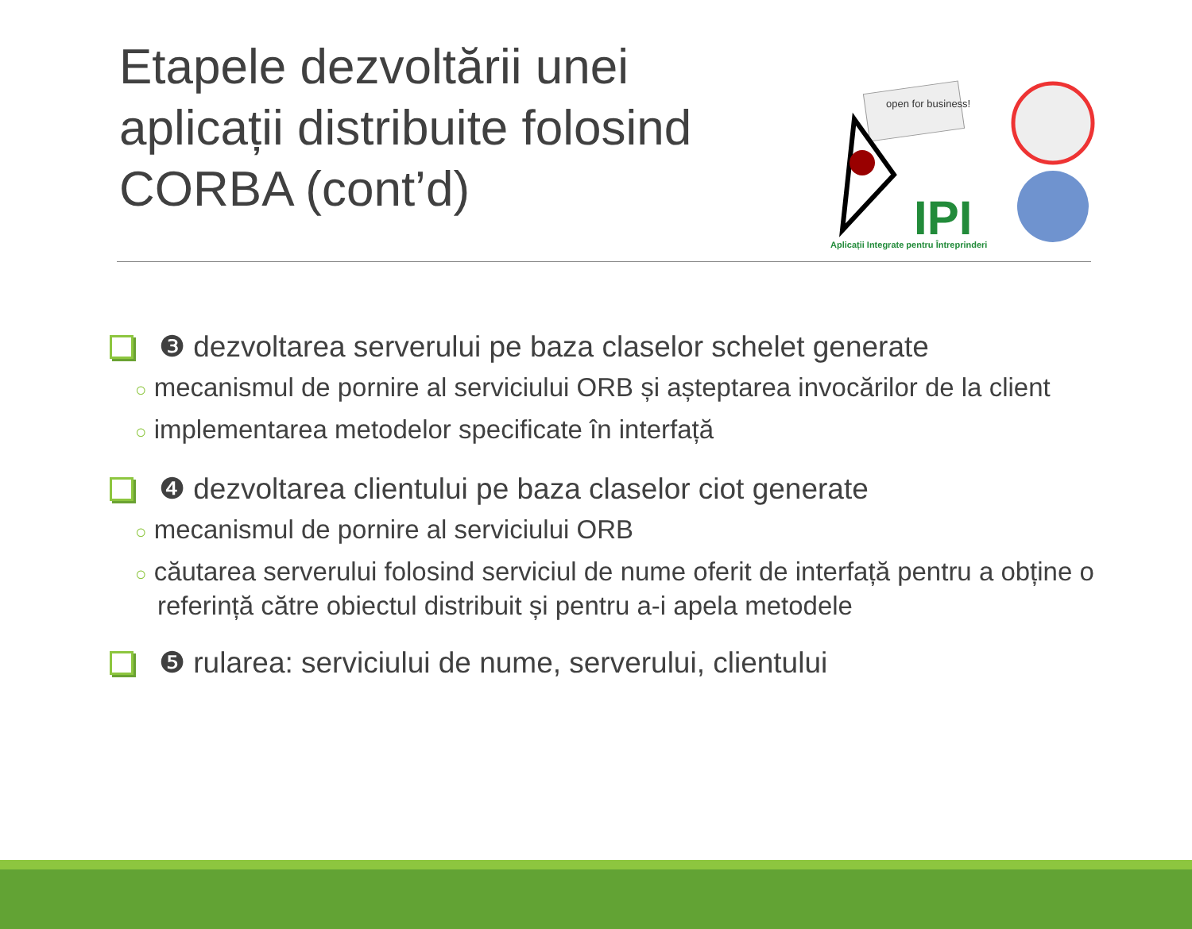Etapele dezvoltării unei aplicații distribuite folosind CORBA (cont’d)
open for business!
IPI
Aplicații Integrate pentru Întreprinderi
❸ dezvoltarea serverului pe baza claselor schelet generate
○ mecanismul de pornire al serviciului ORB și așteptarea invocărilor de la client
○ implementarea metodelor specificate în interfață
❹ dezvoltarea clientului pe baza claselor ciot generate
○ mecanismul de pornire al serviciului ORB
○ căutarea serverului folosind serviciul de nume oferit de interfață pentru a obține o referință către obiectul distribuit și pentru a-i apela metodele
❺ rularea: serviciului de nume, serverului, clientului